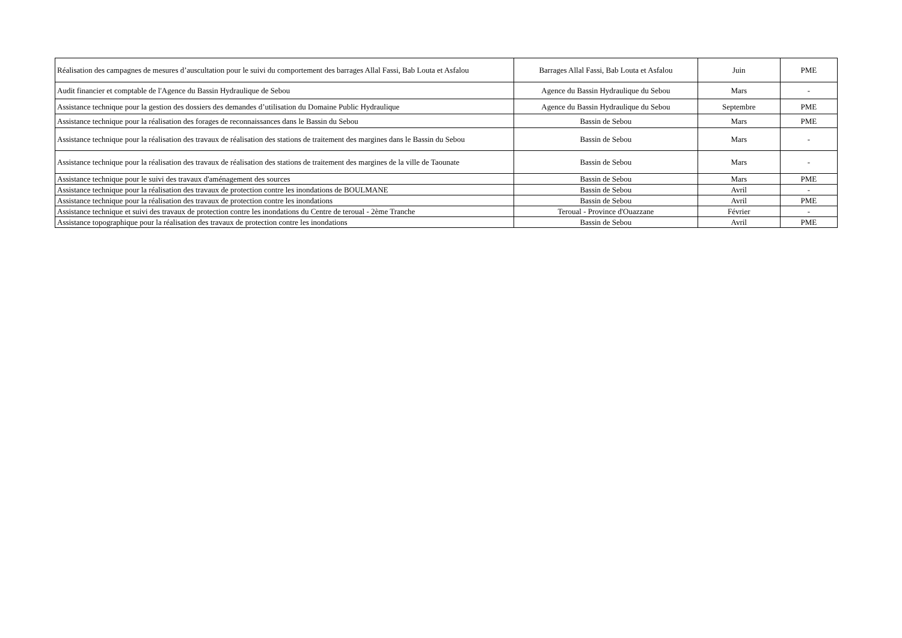| Réalisation des campagnes de mesures d’auscultation pour le suivi du comportement des barrages Allal Fassi, Bab Louta et Asfalou | Barrages Allal Fassi, Bab Louta et Asfalou | Juin | PME |
| Audit financier et comptable de l'Agence du Bassin Hydraulique de Sebou | Agence du Bassin Hydraulique du Sebou | Mars | - |
| Assistance technique pour la gestion des dossiers des demandes d’utilisation du Domaine Public Hydraulique | Agence du Bassin Hydraulique du Sebou | Septembre | PME |
| Assistance technique pour la réalisation des forages de reconnaissances dans le Bassin du Sebou | Bassin de Sebou | Mars | PME |
| Assistance technique pour la réalisation des travaux de réalisation des stations de traitement des margines dans le Bassin du Sebou | Bassin de Sebou | Mars | - |
| Assistance technique pour la réalisation des travaux de réalisation des stations de traitement des margines de la ville de Taounate | Bassin de Sebou | Mars | - |
| Assistance technique pour le suivi des travaux d'aménagement des sources | Bassin de Sebou | Mars | PME |
| Assistance technique pour la réalisation des travaux de protection contre les inondations de BOULMANE | Bassin de Sebou | Avril | - |
| Assistance technique pour la réalisation des travaux de protection contre les inondations | Bassin de Sebou | Avril | PME |
| Assistance technique et suivi des travaux de protection contre les inondations du Centre de teroual - 2ème Tranche | Teroual - Province d'Ouazzane | Février | - |
| Assistance topographique pour la réalisation des travaux de protection contre les inondations | Bassin de Sebou | Avril | PME |